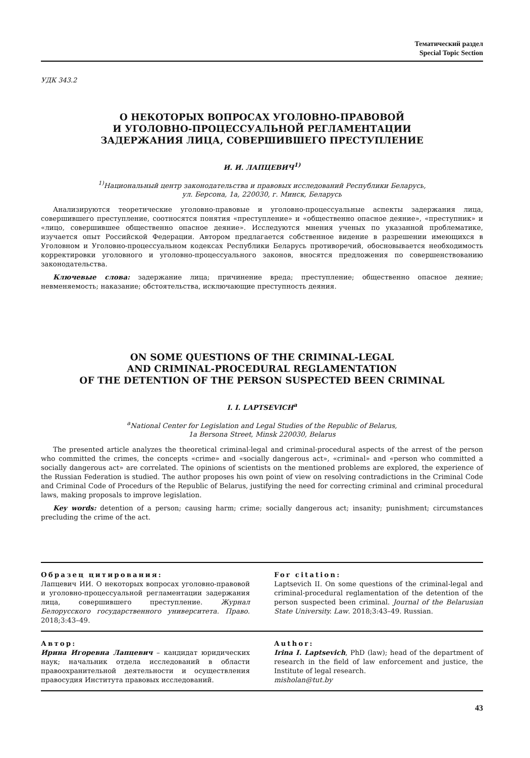Тематический раздел
Special Topic Section
УДК 343.2
О НЕКОТОРЫХ ВОПРОСАХ УГОЛОВНО-ПРАВОВОЙ
И УГОЛОВНО-ПРОЦЕССУАЛЬНОЙ РЕГЛАМЕНТАЦИИ
ЗАДЕРЖАНИЯ ЛИЦА, СОВЕРШИВШЕГО ПРЕСТУПЛЕНИЕ
И. И. ЛАПЦЕВИЧ<sup>1)</sup>
<sup>1)</sup> Национальный центр законодательства и правовых исследований Республики Беларусь,
ул. Берсона, 1а, 220030, г. Минск, Беларусь
Анализируются теоретические уголовно-правовые и уголовно-процессуальные аспекты задержания лица, совершившего преступление, соотносятся понятия «преступление» и «общественно опасное деяние», «преступник» и «лицо, совершившее общественно опасное деяние». Исследуются мнения ученых по указанной проблематике, изучается опыт Российской Федерации. Автором предлагается собственное видение в разрешении имеющихся в Уголовном и Уголовно-процессуальном кодексах Республики Беларусь противоречий, обосновывается необходимость корректировки уголовного и уголовно-процессуального законов, вносятся предложения по совершенствованию законодательства.
Ключевые слова: задержание лица; причинение вреда; преступление; общественно опасное деяние; невменяемость; наказание; обстоятельства, исключающие преступность деяния.
ON SOME QUESTIONS OF THE CRIMINAL-LEGAL
AND CRIMINAL-PROCEDURAL REGLAMENTATION
OF THE DETENTION OF THE PERSON SUSPECTED BEEN CRIMINAL
I. I. LAPTSEVICH<sup>a</sup>
<sup>a</sup> National Center for Legislation and Legal Studies of the Republic of Belarus,
1a Bersona Street, Minsk 220030, Belarus
The presented article analyzes the theoretical criminal-legal and criminal-procedural aspects of the arrest of the person who committed the crimes, the concepts «crime» and «socially dangerous act», «criminal» and «person who committed a socially dangerous act» are correlated. The opinions of scientists on the mentioned problems are explored, the experience of the Russian Federation is studied. The author proposes his own point of view on resolving contradictions in the Criminal Code and Criminal Code of Procedurs of the Republic of Belarus, justifying the need for correcting criminal and criminal procedural laws, making proposals to improve legislation.
Key words: detention of a person; causing harm; crime; socially dangerous act; insanity; punishment; circumstances precluding the crime of the act.
Образец цитирования:
Лапцевич ИИ. О некоторых вопросах уголовно-правовой и уголовно-процессуальной регламентации задержания лица, совершившего преступление. Журнал Белорусского государственного университета. Право. 2018;3:43–49.
For citation:
Laptsevich II. On some questions of the criminal-legal and criminal-procedural reglamentation of the detention of the person suspected been criminal. Journal of the Belarusian State University. Law. 2018;3:43–49. Russian.
Автор:
Ирина Игоревна Лапцевич – кандидат юридических наук; начальник отдела исследований в области правоохранительной деятельности и осуществления правосудия Института правовых исследований.
Author:
Irina I. Laptsevich, PhD (law); head of the department of research in the field of law enforcement and justice, the Institute of legal research.
misholan@tut.by
43